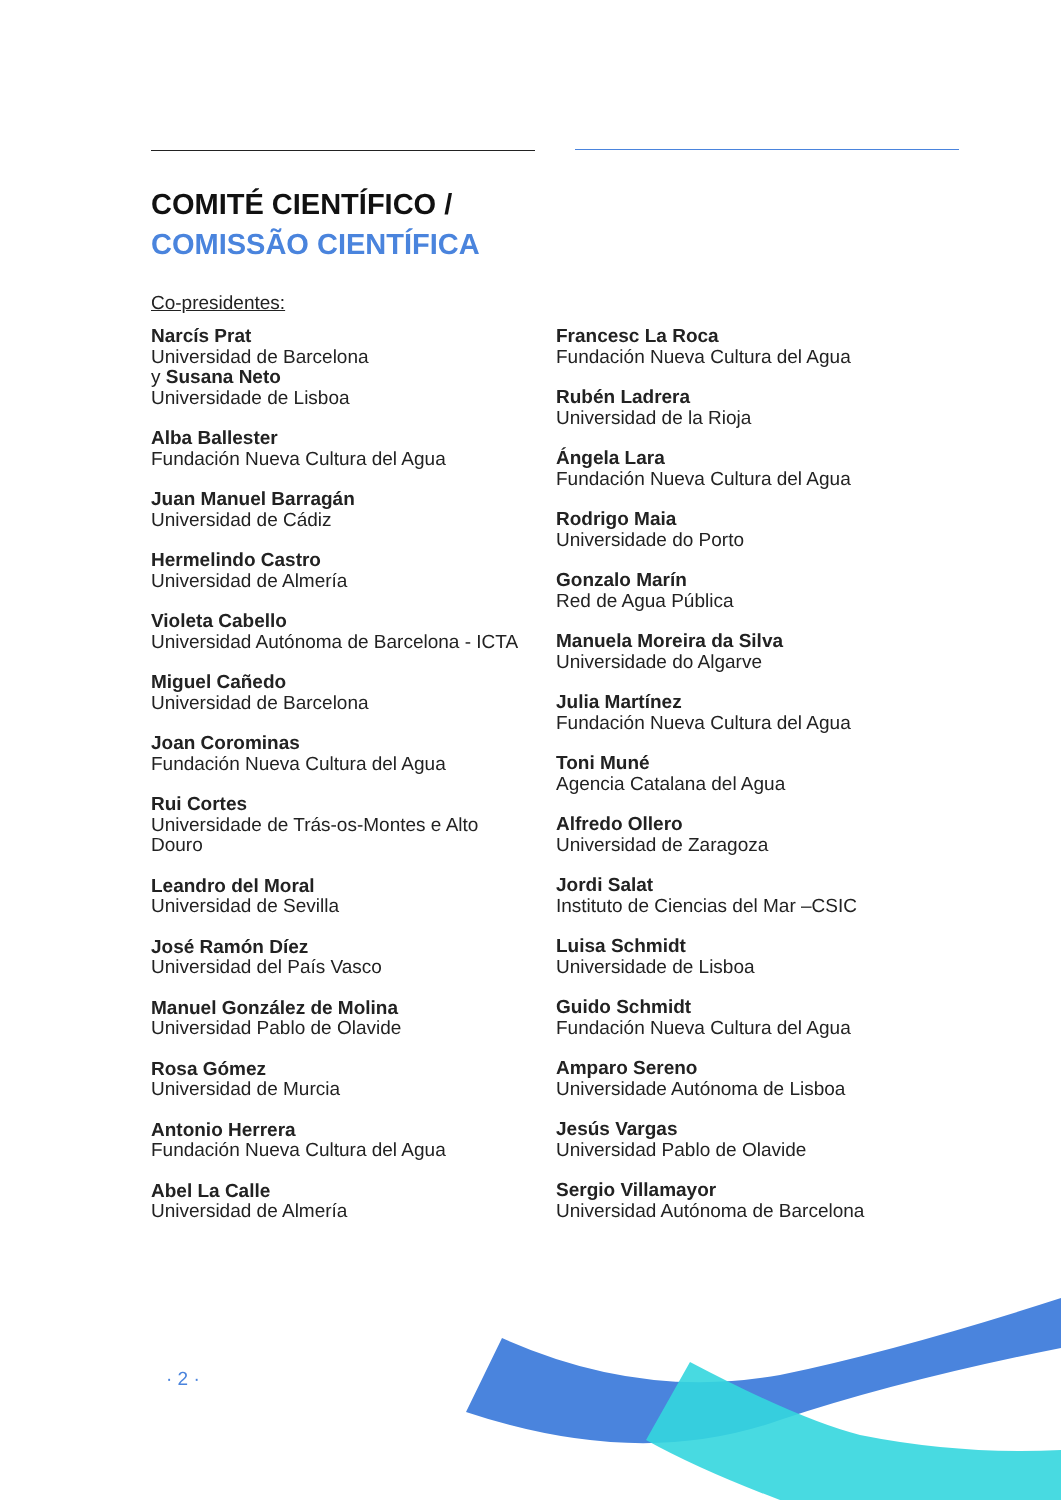COMITÉ CIENTÍFICO /
COMISSÃO CIENTÍFICA
Co-presidentes:
Narcís Prat
Universidad de Barcelona
y Susana Neto
Universidade de Lisboa
Alba Ballester
Fundación Nueva Cultura del Agua
Juan Manuel Barragán
Universidad de Cádiz
Hermelindo Castro
Universidad de Almería
Violeta Cabello
Universidad Autónoma de Barcelona - ICTA
Miguel Cañedo
Universidad de Barcelona
Joan Corominas
Fundación Nueva Cultura del Agua
Rui Cortes
Universidade de Trás-os-Montes e Alto
Douro
Leandro del Moral
Universidad de Sevilla
José Ramón Díez
Universidad del País Vasco
Manuel González de Molina
Universidad Pablo de Olavide
Rosa Gómez
Universidad de Murcia
Antonio Herrera
Fundación Nueva Cultura del Agua
Abel La Calle
Universidad de Almería
Francesc La Roca
Fundación Nueva Cultura del Agua
Rubén Ladrera
Universidad de la Rioja
Ángela Lara
Fundación Nueva Cultura del Agua
Rodrigo Maia
Universidade do Porto
Gonzalo Marín
Red de Agua Pública
Manuela Moreira da Silva
Universidade do Algarve
Julia Martínez
Fundación Nueva Cultura del Agua
Toni Muné
Agencia Catalana del Agua
Alfredo Ollero
Universidad de Zaragoza
Jordi Salat
Instituto de Ciencias del Mar –CSIC
Luisa Schmidt
Universidade de Lisboa
Guido Schmidt
Fundación Nueva Cultura del Agua
Amparo Sereno
Universidade Autónoma de Lisboa
Jesús Vargas
Universidad Pablo de Olavide
Sergio Villamayor
Universidad Autónoma de Barcelona
· 2 ·